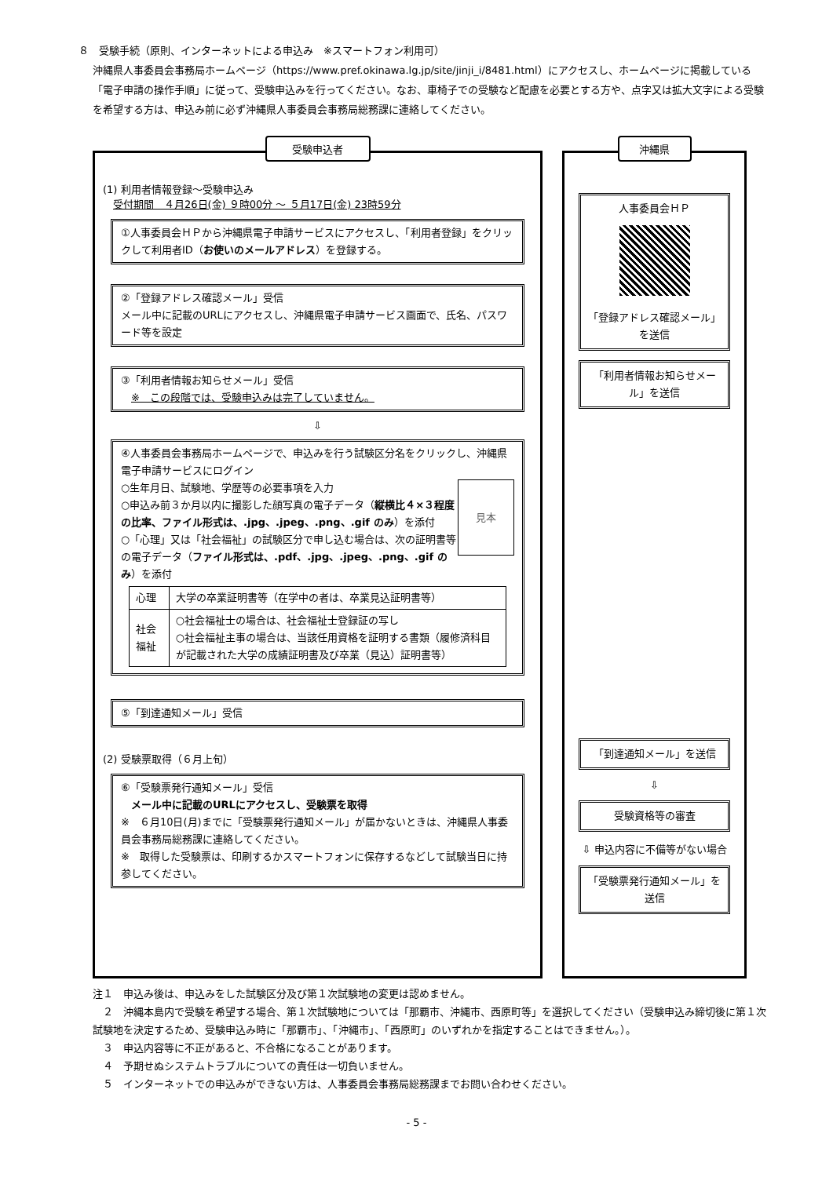８　受験手続（原則、インターネットによる申込み　※スマートフォン利用可）
沖縄県人事委員会事務局ホームページ（https://www.pref.okinawa.lg.jp/site/jinji_i/8481.html）にアクセスし、ホームページに掲載している「電子申請の操作手順」に従って、受験申込みを行ってください。なお、車椅子での受験など配慮を必要とする方や、点字又は拡大文字による受験を希望する方は、申込み前に必ず沖縄県人事委員会事務局総務課に連絡してください。
受験申込者
(1) 利用者情報登録～受験申込み
　受付期間　４月26日(金) ９時00分 ～ ５月17日(金) 23時59分
①人事委員会ＨＰから沖縄県電子申請サービスにアクセスし、「利用者登録」をクリックして利用者ID（お使いのメールアドレス）を登録する。
②「登録アドレス確認メール」受信
メール中に記載のURLにアクセスし、沖縄県電子申請サービス画面で、氏名、パスワード等を設定
③「利用者情報お知らせメール」受信
　※　この段階では、受験申込みは完了していません。
⇩
④人事委員会事務局ホームページで、申込みを行う試験区分名をクリックし、沖縄県電子申請サービスにログイン
見本 ○生年月日、試験地、学歴等の必要事項を入力
○申込み前３か月以内に撮影した顔写真の電子データ（縦横比４×３程度の比率、ファイル形式は、.jpg、.jpeg、.png、.gif のみ）を添付
○「心理」又は「社会福祉」の試験区分で申し込む場合は、次の証明書等の電子データ（ファイル形式は、.pdf、.jpg、.jpeg、.png、.gif のみ）を添付
| 心理 | 大学の卒業証明書等（在学中の者は、卒業見込証明書等） |
| 社会福祉 | ○社会福祉士の場合は、社会福祉士登録証の写し ○社会福祉主事の場合は、当該任用資格を証明する書類（履修済科目が記載された大学の成績証明書及び卒業（見込）証明書等） |
⑤「到達通知メール」受信
(2) 受験票取得（６月上旬）
⑥「受験票発行通知メール」受信
　メール中に記載のURLにアクセスし、受験票を取得
※　６月10日(月)までに「受験票発行通知メール」が届かないときは、沖縄県人事委員会事務局総務課に連絡してください。
※　取得した受験票は、印刷するかスマートフォンに保存するなどして試験当日に持参してください。
沖縄県
人事委員会ＨＰ
「登録アドレス確認メール」を送信
「利用者情報お知らせメール」を送信
「到達通知メール」を送信
⇩
受験資格等の審査
⇩ 申込内容に不備等がない場合
「受験票発行通知メール」を送信
注１　申込み後は、申込みをした試験区分及び第１次試験地の変更は認めません。
　２　沖縄本島内で受験を希望する場合、第１次試験地については「那覇市、沖縄市、西原町等」を選択してください（受験申込み締切後に第１次試験地を決定するため、受験申込み時に「那覇市」、「沖縄市」、「西原町」のいずれかを指定することはできません。）。
　３　申込内容等に不正があると、不合格になることがあります。
　４　予期せぬシステムトラブルについての責任は一切負いません。
　５　インターネットでの申込みができない方は、人事委員会事務局総務課までお問い合わせください。
- 5 -